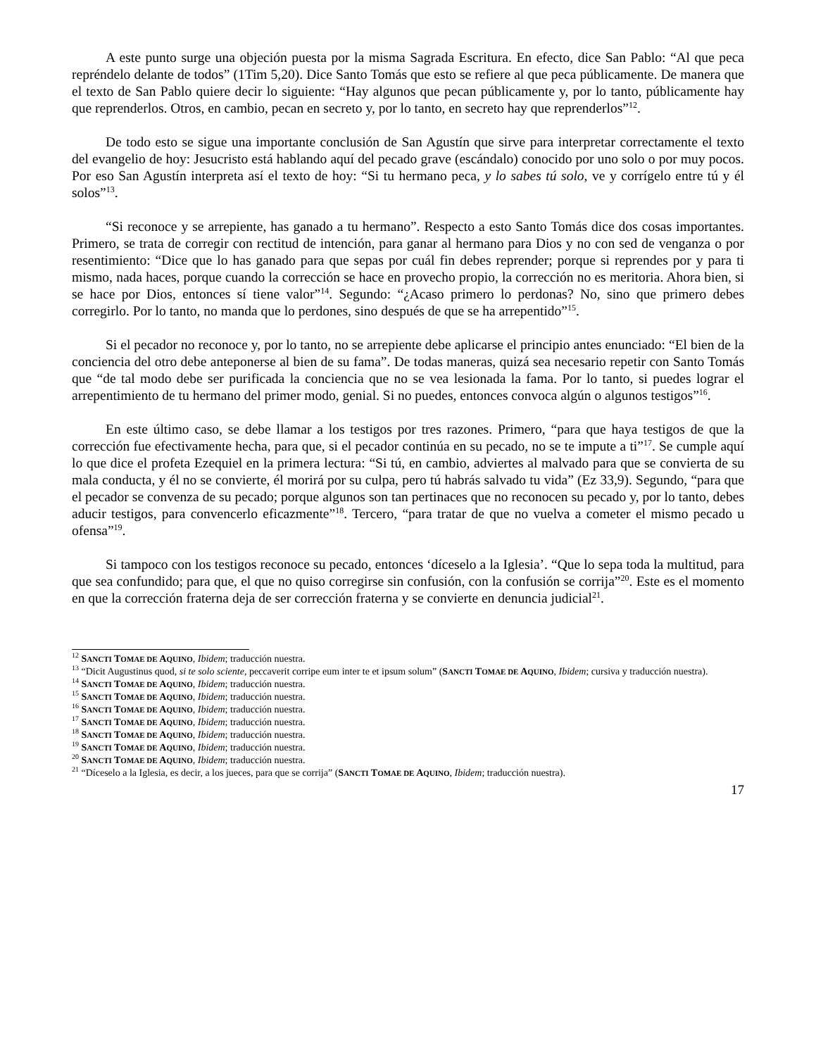A este punto surge una objeción puesta por la misma Sagrada Escritura. En efecto, dice San Pablo: “Al que peca repréndelo delante de todos” (1Tim 5,20). Dice Santo Tomás que esto se refiere al que peca públicamente. De manera que el texto de San Pablo quiere decir lo siguiente: “Hay algunos que pecan públicamente y, por lo tanto, públicamente hay que reprenderlos. Otros, en cambio, pecan en secreto y, por lo tanto, en secreto hay que reprenderlos”<sup>12</sup>.
De todo esto se sigue una importante conclusión de San Agustín que sirve para interpretar correctamente el texto del evangelio de hoy: Jesucristo está hablando aquí del pecado grave (escándalo) conocido por uno solo o por muy pocos. Por eso San Agustín interpreta así el texto de hoy: “Si tu hermano peca, y lo sabes tú solo, ve y corrígelo entre tú y él solos”<sup>13</sup>.
“Si reconoce y se arrepiente, has ganado a tu hermano”. Respecto a esto Santo Tomás dice dos cosas importantes. Primero, se trata de corregir con rectitud de intención, para ganar al hermano para Dios y no con sed de venganza o por resentimiento: “Dice que lo has ganado para que sepas por cuál fin debes reprender; porque si reprendes por y para ti mismo, nada haces, porque cuando la corrección se hace en provecho propio, la corrección no es meritoria. Ahora bien, si se hace por Dios, entonces sí tiene valor”<sup>14</sup>. Segundo: “¿Acaso primero lo perdonas? No, sino que primero debes corregirlo. Por lo tanto, no manda que lo perdones, sino después de que se ha arrepentido”<sup>15</sup>.
Si el pecador no reconoce y, por lo tanto, no se arrepiente debe aplicarse el principio antes enunciado: “El bien de la conciencia del otro debe anteponerse al bien de su fama”. De todas maneras, quizá sea necesario repetir con Santo Tomás que “de tal modo debe ser purificada la conciencia que no se vea lesionada la fama. Por lo tanto, si puedes lograr el arrepentimiento de tu hermano del primer modo, genial. Si no puedes, entonces convoca algún o algunos testigos”<sup>16</sup>.
En este último caso, se debe llamar a los testigos por tres razones. Primero, “para que haya testigos de que la corrección fue efectivamente hecha, para que, si el pecador continúa en su pecado, no se te impute a ti”<sup>17</sup>. Se cumple aquí lo que dice el profeta Ezequiel en la primera lectura: “Si tú, en cambio, adviertes al malvado para que se convierta de su mala conducta, y él no se convierte, él morirá por su culpa, pero tú habrás salvado tu vida” (Ez 33,9). Segundo, “para que el pecador se convenza de su pecado; porque algunos son tan pertinaces que no reconocen su pecado y, por lo tanto, debes aducir testigos, para convencerlo eficazmente”<sup>18</sup>. Tercero, “para tratar de que no vuelva a cometer el mismo pecado u ofensa”<sup>19</sup>.
Si tampoco con los testigos reconoce su pecado, entonces ‘díceselo a la Iglesia’. “Que lo sepa toda la multitud, para que sea confundido; para que, el que no quiso corregirse sin confusión, con la confusión se corrija”<sup>20</sup>. Este es el momento en que la corrección fraterna deja de ser corrección fraterna y se convierte en denuncia judicial<sup>21</sup>.
<sup>12</sup> SANCTI TOMAE DE AQUINO, Ibidem; traducción nuestra.
<sup>13</sup> “Dicit Augustinus quod, si te solo sciente, peccaverit corripe eum inter te et ipsum solum” (SANCTI TOMAE DE AQUINO, Ibidem; cursiva y traducción nuestra).
<sup>14</sup> SANCTI TOMAE DE AQUINO, Ibidem; traducción nuestra.
<sup>15</sup> SANCTI TOMAE DE AQUINO, Ibidem; traducción nuestra.
<sup>16</sup> SANCTI TOMAE DE AQUINO, Ibidem; traducción nuestra.
<sup>17</sup> SANCTI TOMAE DE AQUINO, Ibidem; traducción nuestra.
<sup>18</sup> SANCTI TOMAE DE AQUINO, Ibidem; traducción nuestra.
<sup>19</sup> SANCTI TOMAE DE AQUINO, Ibidem; traducción nuestra.
<sup>20</sup> SANCTI TOMAE DE AQUINO, Ibidem; traducción nuestra.
<sup>21</sup> “Díceselo a la Iglesia, es decir, a los jueces, para que se corrija” (SANCTI TOMAE DE AQUINO, Ibidem; traducción nuestra).
17